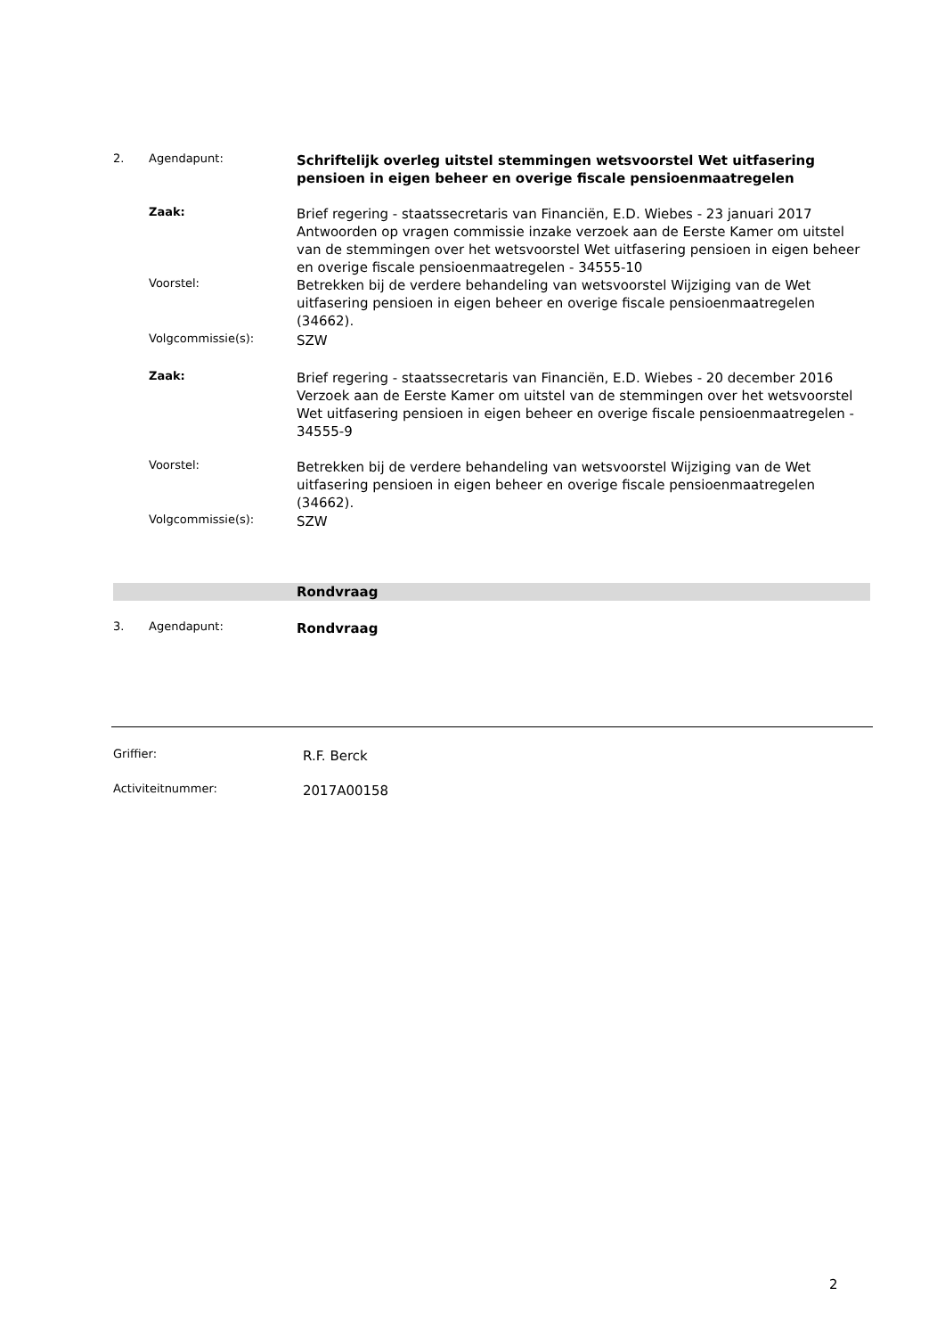2. Agendapunt: Schriftelijk overleg uitstel stemmingen wetsvoorstel Wet uitfasering pensioen in eigen beheer en overige fiscale pensioenmaatregelen
Zaak: Brief regering - staatssecretaris van Financiën, E.D. Wiebes - 23 januari 2017
Antwoorden op vragen commissie inzake verzoek aan de Eerste Kamer om uitstel van de stemmingen over het wetsvoorstel Wet uitfasering pensioen in eigen beheer en overige fiscale pensioenmaatregelen - 34555-10
Voorstel: Betrekken bij de verdere behandeling van wetsvoorstel Wijziging van de Wet uitfasering pensioen in eigen beheer en overige fiscale pensioenmaatregelen (34662).
Volgcommissie(s): SZW
Zaak: Brief regering - staatssecretaris van Financiën, E.D. Wiebes - 20 december 2016
Verzoek aan de Eerste Kamer om uitstel van de stemmingen over het wetsvoorstel Wet uitfasering pensioen in eigen beheer en overige fiscale pensioenmaatregelen - 34555-9
Voorstel: Betrekken bij de verdere behandeling van wetsvoorstel Wijziging van de Wet uitfasering pensioen in eigen beheer en overige fiscale pensioenmaatregelen (34662).
Volgcommissie(s): SZW
Rondvraag
3. Agendapunt: Rondvraag
Griffier: R.F. Berck
Activiteitnummer: 2017A00158
2